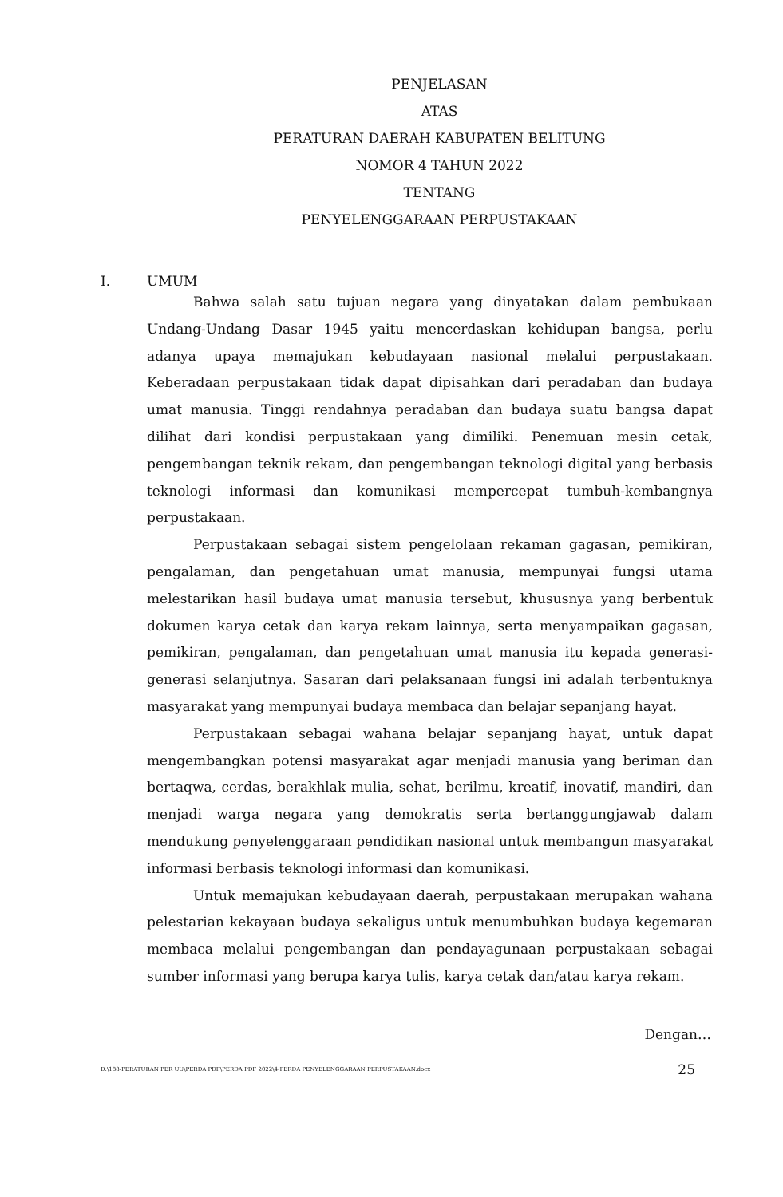PENJELASAN
ATAS
PERATURAN DAERAH KABUPATEN BELITUNG
NOMOR 4 TAHUN 2022
TENTANG
PENYELENGGARAAN PERPUSTAKAAN
I. UMUM
Bahwa salah satu tujuan negara yang dinyatakan dalam pembukaan Undang-Undang Dasar 1945 yaitu mencerdaskan kehidupan bangsa, perlu adanya upaya memajukan kebudayaan nasional melalui perpustakaan. Keberadaan perpustakaan tidak dapat dipisahkan dari peradaban dan budaya umat manusia. Tinggi rendahnya peradaban dan budaya suatu bangsa dapat dilihat dari kondisi perpustakaan yang dimiliki. Penemuan mesin cetak, pengembangan teknik rekam, dan pengembangan teknologi digital yang berbasis teknologi informasi dan komunikasi mempercepat tumbuh-kembangnya perpustakaan.
Perpustakaan sebagai sistem pengelolaan rekaman gagasan, pemikiran, pengalaman, dan pengetahuan umat manusia, mempunyai fungsi utama melestarikan hasil budaya umat manusia tersebut, khususnya yang berbentuk dokumen karya cetak dan karya rekam lainnya, serta menyampaikan gagasan, pemikiran, pengalaman, dan pengetahuan umat manusia itu kepada generasi- generasi selanjutnya. Sasaran dari pelaksanaan fungsi ini adalah terbentuknya masyarakat yang mempunyai budaya membaca dan belajar sepanjang hayat.
Perpustakaan sebagai wahana belajar sepanjang hayat, untuk dapat mengembangkan potensi masyarakat agar menjadi manusia yang beriman dan bertaqwa, cerdas, berakhlak mulia, sehat, berilmu, kreatif, inovatif, mandiri, dan menjadi warga negara yang demokratis serta bertanggungjawab dalam mendukung penyelenggaraan pendidikan nasional untuk membangun masyarakat informasi berbasis teknologi informasi dan komunikasi.
Untuk memajukan kebudayaan daerah, perpustakaan merupakan wahana pelestarian kekayaan budaya sekaligus untuk menumbuhkan budaya kegemaran membaca melalui pengembangan dan pendayagunaan perpustakaan sebagai sumber informasi yang berupa karya tulis, karya cetak dan/atau karya rekam.
Dengan…
D:\188-PERATURAN PER UU\PERDA PDF\PERDA PDF 2022\4-PERDA PENYELENGGARAAN PERPUSTAKAAN.docx 25